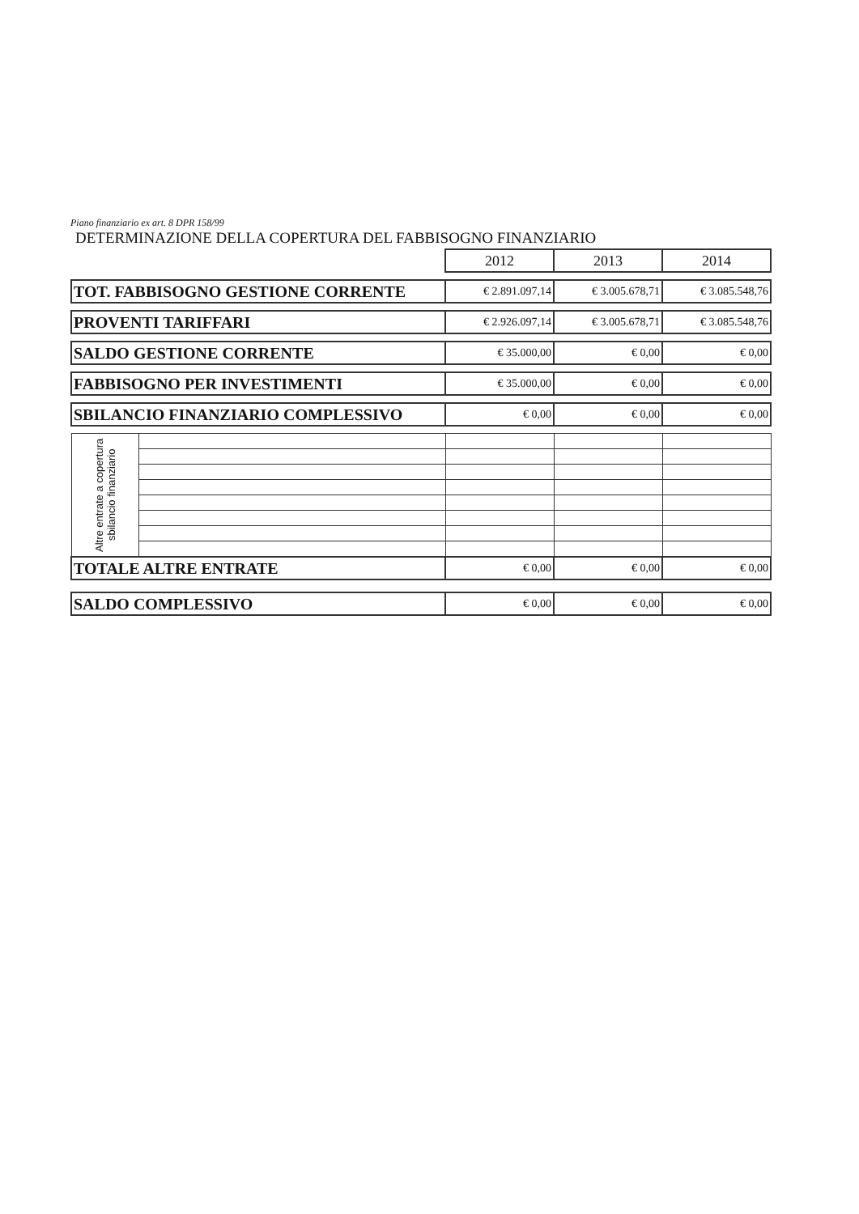Piano finanziario ex art. 8 DPR 158/99
DETERMINAZIONE DELLA COPERTURA DEL FABBISOGNO FINANZIARIO
| | | 2012 | 2013 | 2014 |
| TOT. FABBISOGNO GESTIONE CORRENTE | | € 2.891.097,14 | € 3.005.678,71 | € 3.085.548,76 |
| PROVENTI TARIFFARI | | € 2.926.097,14 | € 3.005.678,71 | € 3.085.548,76 |
| SALDO GESTIONE CORRENTE | | € 35.000,00 | € 0,00 | € 0,00 |
| FABBISOGNO PER INVESTIMENTI | | € 35.000,00 | € 0,00 | € 0,00 |
| SBILANCIO FINANZIARIO COMPLESSIVO | | € 0,00 | € 0,00 | € 0,00 |
| Altre entrate a copertura sbilancio finanziario | | | | |
| TOTALE ALTRE ENTRATE | | € 0,00 | € 0,00 | € 0,00 |
| SALDO COMPLESSIVO | | € 0,00 | € 0,00 | € 0,00 |